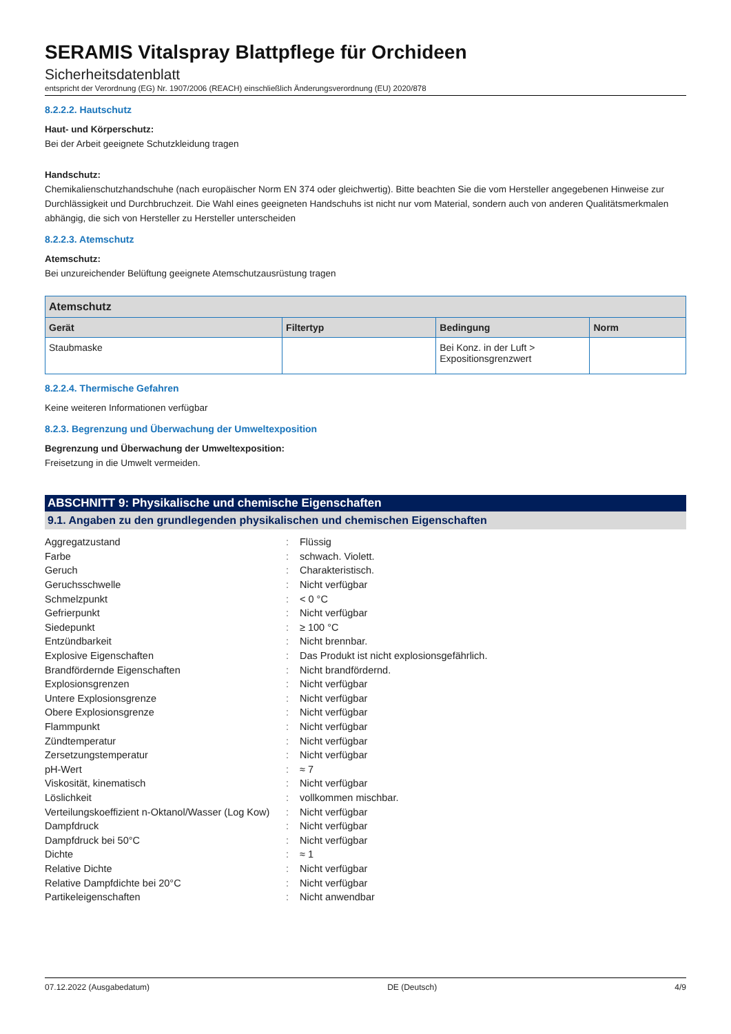SERAMIS Vitalspray Blattpflege für Orchideen
Sicherheitsdatenblatt
entspricht der Verordnung (EG) Nr. 1907/2006 (REACH) einschließlich Änderungsverordnung (EU) 2020/878
8.2.2.2. Hautschutz
Haut- und Körperschutz:
Bei der Arbeit geeignete Schutzkleidung tragen
Handschutz:
Chemikalienschutzhandschuhe (nach europäischer Norm EN 374 oder gleichwertig). Bitte beachten Sie die vom Hersteller angegebenen Hinweise zur Durchlässigkeit und Durchbruchzeit. Die Wahl eines geeigneten Handschuhs ist nicht nur vom Material, sondern auch von anderen Qualitätsmerkmalen abhängig, die sich von Hersteller zu Hersteller unterscheiden
8.2.2.3. Atemschutz
Atemschutz:
Bei unzureichender Belüftung geeignete Atemschutzausrüstung tragen
| Atemschutz | | | |
| --- | --- | --- | --- |
| Gerät | Filtertyp | Bedingung | Norm |
| Staubmaske | | Bei Konz. in der Luft > Expositionsgrenzwert | |
8.2.2.4. Thermische Gefahren
Keine weiteren Informationen verfügbar
8.2.3. Begrenzung und Überwachung der Umweltexposition
Begrenzung und Überwachung der Umweltexposition:
Freisetzung in die Umwelt vermeiden.
ABSCHNITT 9: Physikalische und chemische Eigenschaften
9.1. Angaben zu den grundlegenden physikalischen und chemischen Eigenschaften
| Aggregatzustand | : | Flüssig |
| Farbe | : | schwach. Violett. |
| Geruch | : | Charakteristisch. |
| Geruchsschwelle | : | Nicht verfügbar |
| Schmelzpunkt | : | < 0 °C |
| Gefrierpunkt | : | Nicht verfügbar |
| Siedepunkt | : | ≥ 100 °C |
| Entzündbarkeit | : | Nicht brennbar. |
| Explosive Eigenschaften | : | Das Produkt ist nicht explosionsgefährlich. |
| Brandfördernde Eigenschaften | : | Nicht brandfördernd. |
| Explosionsgrenzen | : | Nicht verfügbar |
| Untere Explosionsgrenze | : | Nicht verfügbar |
| Obere Explosionsgrenze | : | Nicht verfügbar |
| Flammpunkt | : | Nicht verfügbar |
| Zündtemperatur | : | Nicht verfügbar |
| Zersetzungstemperatur | : | Nicht verfügbar |
| pH-Wert | : | ≈ 7 |
| Viskosität, kinematisch | : | Nicht verfügbar |
| Löslichkeit | : | vollkommen mischbar. |
| Verteilungskoeffizient n-Oktanol/Wasser (Log Kow) | : | Nicht verfügbar |
| Dampfdruck | : | Nicht verfügbar |
| Dampfdruck bei 50°C | : | Nicht verfügbar |
| Dichte | : | ≈ 1 |
| Relative Dichte | : | Nicht verfügbar |
| Relative Dampfdichte bei 20°C | : | Nicht verfügbar |
| Partikeleigenschaften | : | Nicht anwendbar |
07.12.2022 (Ausgabedatum) DE (Deutsch) 4/9